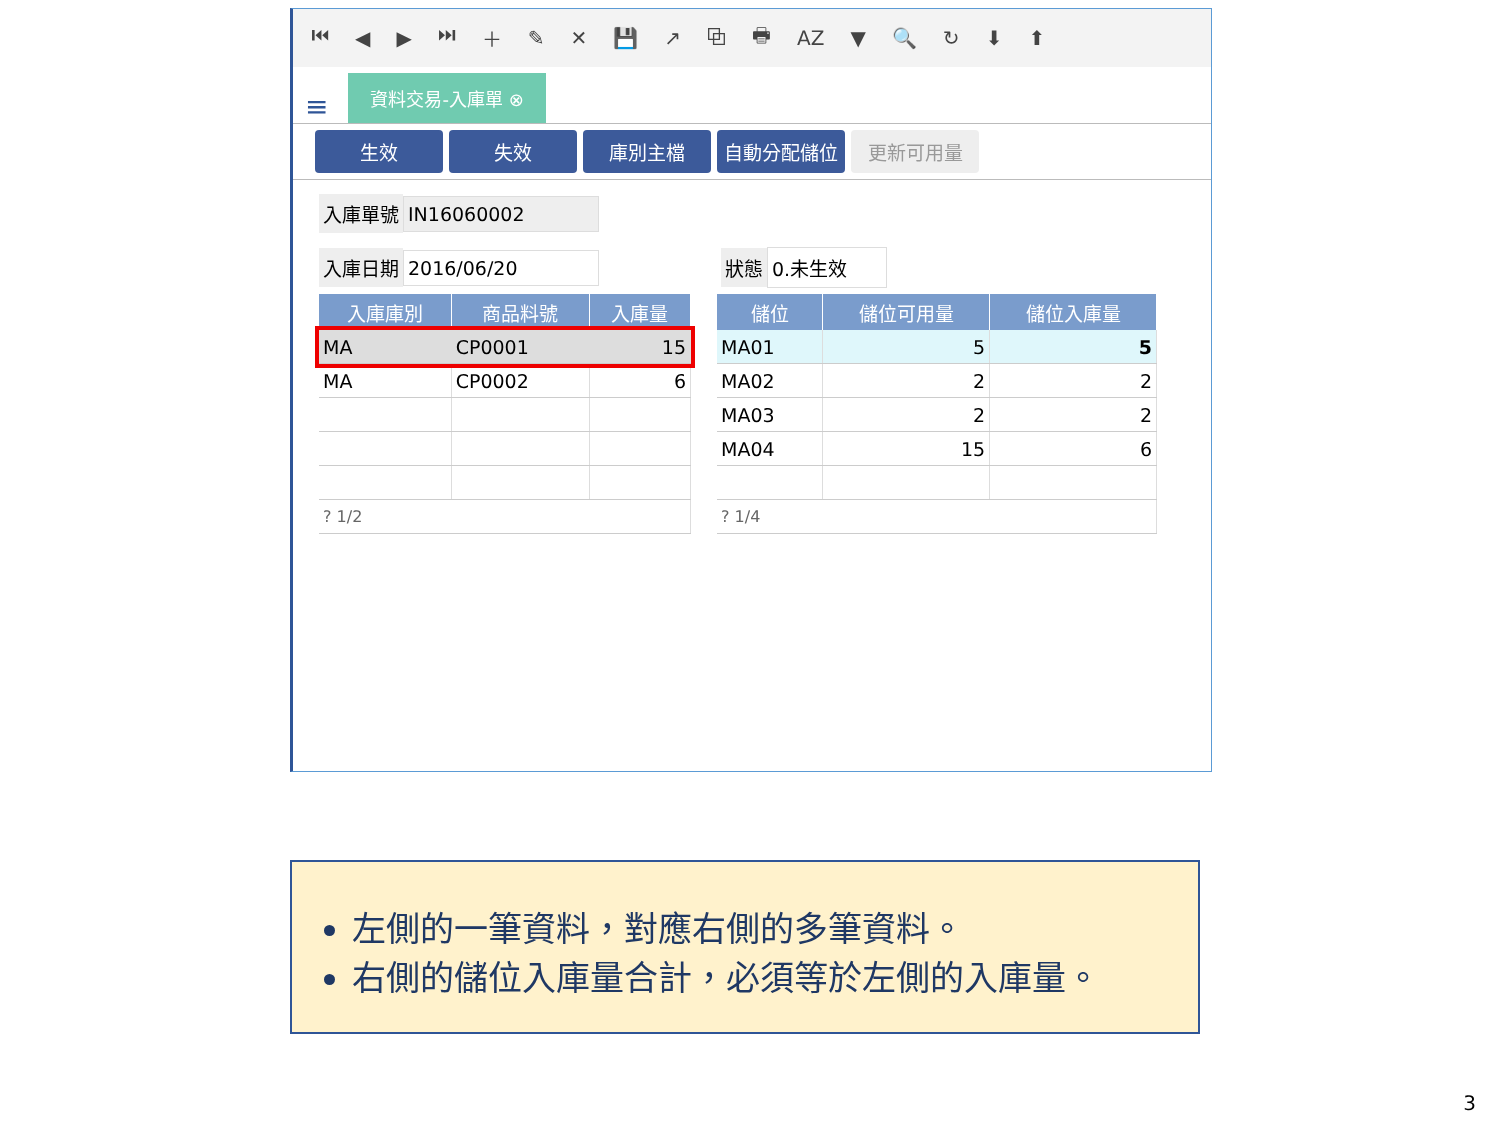⏮ ◀ ▶ ⏭ ＋ ✎ ✕ 💾 ↗ ⧉ 🖶 AZ ▼ 🔍 ↻ ⬇ ⬆
≡ 資料交易-入庫單 ⊗
生效 失效 庫別主檔 自動分配儲位 更新可用量
入庫單號 IN16060002
入庫日期 2016/06/20 狀態 0.未生效
| 入庫庫別 | 商品料號 | 入庫量 |
| --- | --- | --- |
| MA | CP0001 | 15 |
| MA | CP0002 | 6 |
| ? 1/2 | | |
| 儲位 | 儲位可用量 | 儲位入庫量 |
| --- | --- | --- |
| MA01 | 5 | 5 |
| MA02 | 2 | 2 |
| MA03 | 2 | 2 |
| MA04 | 15 | 6 |
| ? 1/4 | | |
左側的一筆資料，對應右側的多筆資料。
右側的儲位入庫量合計，必須等於左側的入庫量。
3